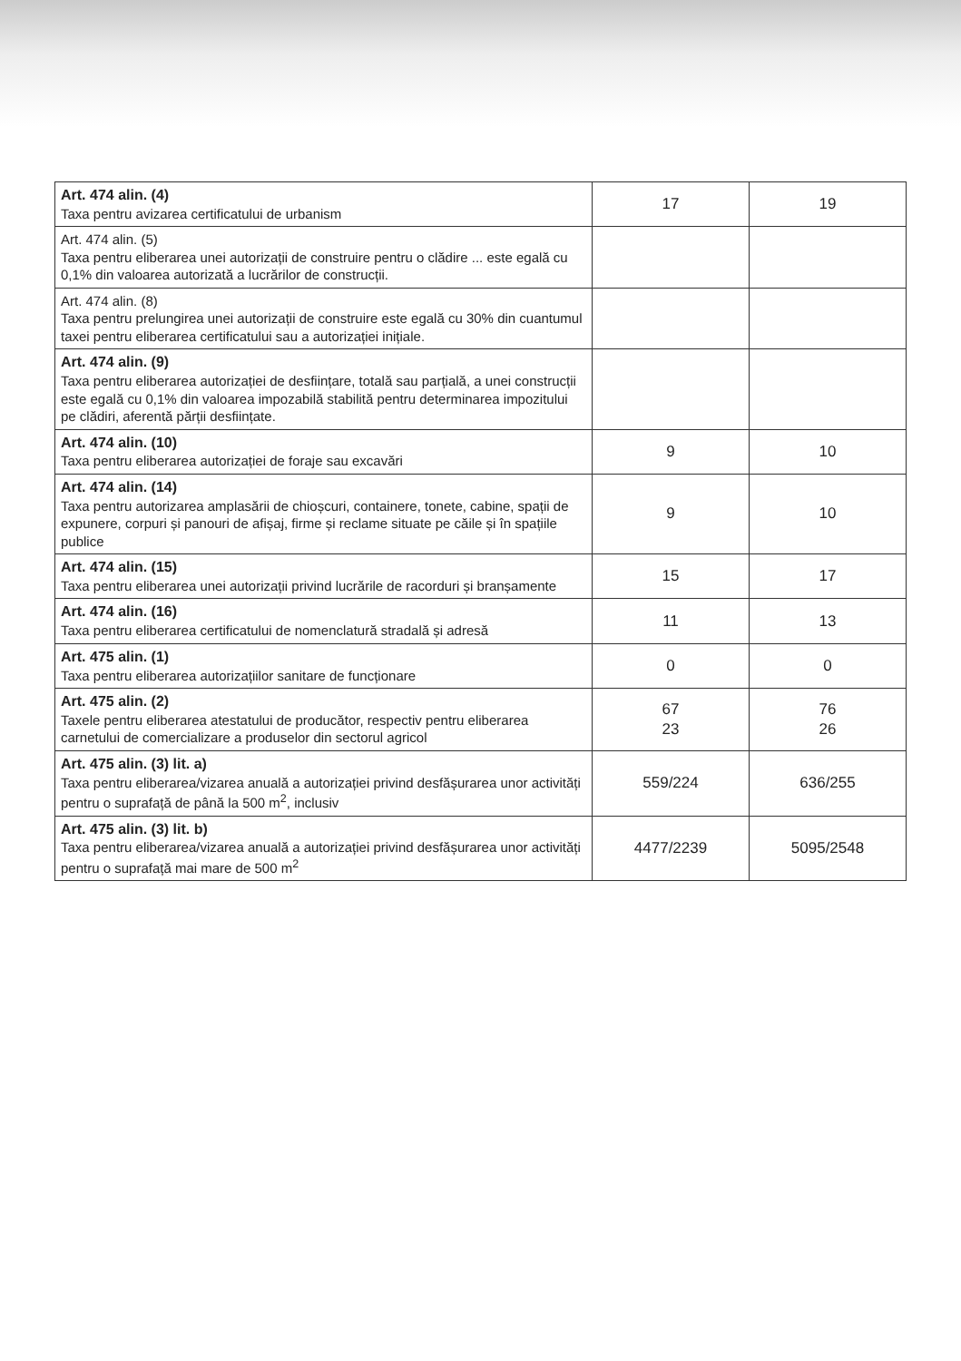| Art. 474 alin. (4) Taxa pentru avizarea certificatului de urbanism | 17 | 19 |
| Art. 474 alin. (5) Taxa pentru eliberarea unei autorizații de construire pentru o clădire ... este egală cu 0,1% din valoarea autorizată a lucrărilor de construcții. | | |
| Art. 474 alin. (8) Taxa pentru prelungirea unei autorizații de construire este egală cu 30% din cuantumul taxei pentru eliberarea certificatului sau a autorizației inițiale. | | |
| Art. 474 alin. (9) Taxa pentru eliberarea autorizației de desființare, totală sau parțială, a unei construcții este egală cu 0,1% din valoarea impozabilă stabilită pentru determinarea impozitului pe clădiri, aferentă părții desființate. | | |
| Art. 474 alin. (10) Taxa pentru eliberarea autorizației de foraje sau excavări | 9 | 10 |
| Art. 474 alin. (14) Taxa pentru autorizarea amplasării de chioșcuri, containere, tonete, cabine, spații de expunere, corpuri și panouri de afișaj, firme și reclame situate pe căile și în spațiile publice | 9 | 10 |
| Art. 474 alin. (15) Taxa pentru eliberarea unei autorizații privind lucrările de racorduri și branșamente | 15 | 17 |
| Art. 474 alin. (16) Taxa pentru eliberarea certificatului de nomenclatură stradală și adresă | 11 | 13 |
| Art. 475 alin. (1) Taxa pentru eliberarea autorizațiilor sanitare de funcționare | 0 | 0 |
| Art. 475 alin. (2) Taxele pentru eliberarea atestatului de producător, respectiv pentru eliberarea carnetului de comercializare a produselor din sectorul agricol | 67 23 | 76 26 |
| Art. 475 alin. (3) lit. a) Taxa pentru eliberarea/vizarea anuală a autorizației privind desfășurarea unor activități pentru o suprafață de până la 500 m<sup>2</sup>, inclusiv | 559/224 | 636/255 |
| Art. 475 alin. (3) lit. b) Taxa pentru eliberarea/vizarea anuală a autorizației privind desfășurarea unor activități pentru o suprafață mai mare de 500 m<sup>2</sup> | 4477/2239 | 5095/2548 |